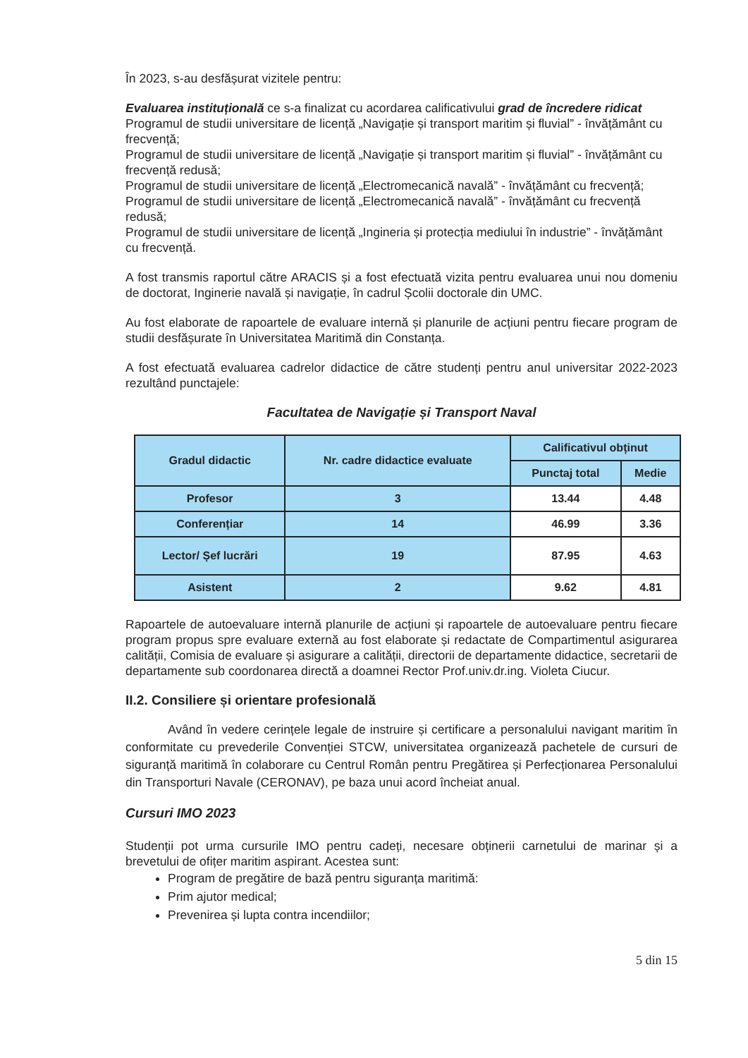În 2023, s-au desfășurat vizitele pentru:
Evaluarea instituțională ce s-a finalizat cu acordarea calificativului grad de încredere ridicat
Programul de studii universitare de licență „Navigație și transport maritim și fluvial” - învățământ cu frecvență;
Programul de studii universitare de licență „Navigație și transport maritim și fluvial” - învățământ cu frecvență redusă;
Programul de studii universitare de licență „Electromecanică navală” - învățământ cu frecvență;
Programul de studii universitare de licență „Electromecanică navală” - învățământ cu frecvență redusă;
Programul de studii universitare de licență „Ingineria și protecția mediului în industrie” - învățământ cu frecvență.
A fost transmis raportul către ARACIS și a fost efectuată vizita pentru evaluarea unui nou domeniu de doctorat, Inginerie navală și navigație, în cadrul Școlii doctorale din UMC.
Au fost elaborate de rapoartele de evaluare internă și planurile de acțiuni pentru fiecare program de studii desfășurate în Universitatea Maritimă din Constanța.
A fost efectuată evaluarea cadrelor didactice de către studenți pentru anul universitar 2022-2023 rezultând punctajele:
Facultatea de Navigație și Transport Naval
| Gradul didactic | Nr. cadre didactice evaluate | Calificativul obținut | |
| --- | --- | --- | --- |
| | | Punctaj total | Medie |
| Profesor | 3 | 13.44 | 4.48 |
| Conferențiar | 14 | 46.99 | 3.36 |
| Lector/ Șef lucrări | 19 | 87.95 | 4.63 |
| Asistent | 2 | 9.62 | 4.81 |
Rapoartele de autoevaluare internă planurile de acțiuni și rapoartele de autoevaluare pentru fiecare program propus spre evaluare externă au fost elaborate și redactate de Compartimentul asigurarea calității, Comisia de evaluare și asigurare a calității, directorii de departamente didactice, secretarii de departamente sub coordonarea directă a doamnei Rector Prof.univ.dr.ing. Violeta Ciucur.
II.2. Consiliere și orientare profesională
Având în vedere cerințele legale de instruire și certificare a personalului navigant maritim în conformitate cu prevederile Convenției STCW, universitatea organizează pachetele de cursuri de siguranță maritimă în colaborare cu Centrul Român pentru Pregătirea și Perfecționarea Personalului din Transporturi Navale (CERONAV), pe baza unui acord încheiat anual.
Cursuri IMO 2023
Studenții pot urma cursurile IMO pentru cadeți, necesare obținerii carnetului de marinar și a brevetului de ofițer maritim aspirant. Acestea sunt:
Program de pregătire de bază pentru siguranța maritimă:
Prim ajutor medical;
Prevenirea și lupta contra incendiilor;
5 din 15